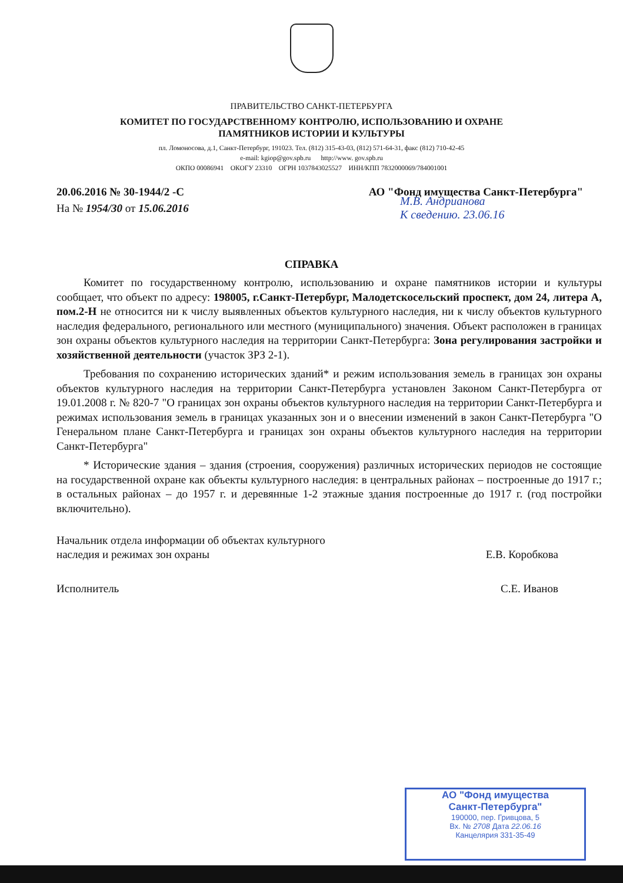ПРАВИТЕЛЬСТВО САНКТ-ПЕТЕРБУРГА
КОМИТЕТ ПО ГОСУДАРСТВЕННОМУ КОНТРОЛЮ, ИСПОЛЬЗОВАНИЮ И ОХРАНЕ
ПАМЯТНИКОВ ИСТОРИИ И КУЛЬТУРЫ
пл. Ломоносова, д.1, Санкт-Петербург, 191023. Тел. (812) 315-43-03, (812) 571-64-31, факс (812) 710-42-45
e-mail: kgiop@gov.spb.ru http://www. gov.spb.ru
ОКПО 00086941 ОКОГУ 23310 ОГРН 1037843025527 ИНН/КПП 7832000069/784001001
20.06.2016 № 30-1944/2 -С
На № 1954/30 от 15.06.2016
АО "Фонд имущества Санкт-Петербурга"
М.В. Андрианова
К сведению. 23.06.16
СПРАВКА
Комитет по государственному контролю, использованию и охране памятников истории и культуры сообщает, что объект по адресу: 198005, г.Санкт-Петербург, Малодетскосельский проспект, дом 24, литера А, пом.2-Н не относится ни к числу выявленных объектов культурного наследия, ни к числу объектов культурного наследия федерального, регионального или местного (муниципального) значения. Объект расположен в границах зон охраны объектов культурного наследия на территории Санкт-Петербурга: Зона регулирования застройки и хозяйственной деятельности (участок ЗРЗ 2-1).
Требования по сохранению исторических зданий* и режим использования земель в границах зон охраны объектов культурного наследия на территории Санкт-Петербурга установлен Законом Санкт-Петербурга от 19.01.2008 г. № 820-7 "О границах зон охраны объектов культурного наследия на территории Санкт-Петербурга и режимах использования земель в границах указанных зон и о внесении изменений в закон Санкт-Петербурга "О Генеральном плане Санкт-Петербурга и границах зон охраны объектов культурного наследия на территории Санкт-Петербурга"
* Исторические здания – здания (строения, сооружения) различных исторических периодов не состоящие на государственной охране как объекты культурного наследия: в центральных районах – построенные до 1917 г.; в остальных районах – до 1957 г. и деревянные 1-2 этажные здания построенные до 1917 г. (год постройки включительно).
Начальник отдела информации об объектах культурного
наследия и режимах зон охраны
Е.В. Коробкова
Исполнитель С.Е. Иванов
АО "Фонд имущества
Санкт-Петербурга"
190000, пер. Гривцова, 5
Вх. № 2708 Дата 22.06.16
Канцелярия 331-35-49